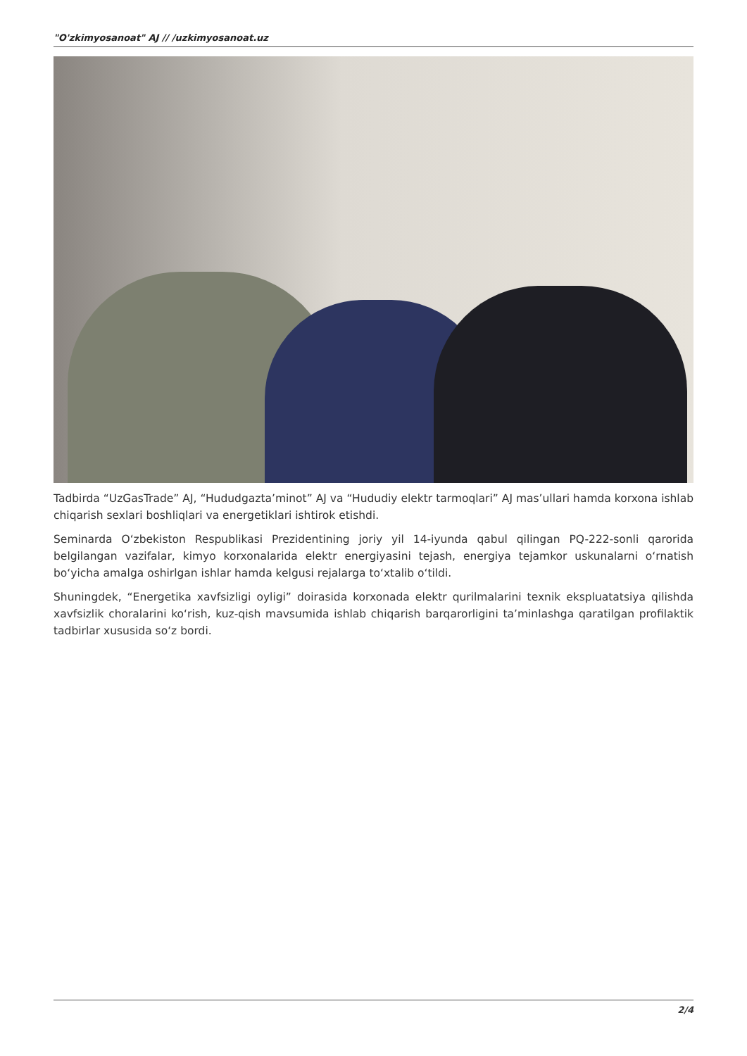"O'zkimyosanoat" AJ // /uzkimyosanoat.uz
Tadbirda “UzGasTrade” AJ, “Hududgazta’minot” AJ va “Hududiy elektr tarmoqlari” AJ mas’ullari hamda korxona ishlab chiqarish sexlari boshliqlari va energetiklari ishtirok etishdi.
Seminarda O‘zbekiston Respublikasi Prezidentining joriy yil 14-iyunda qabul qilingan PQ-222-sonli qarorida belgilangan vazifalar, kimyo korxonalarida elektr energiyasini tejash, energiya tejamkor uskunalarni o‘rnatish bo‘yicha amalga oshirlgan ishlar hamda kelgusi rejalarga to‘xtalib o‘tildi.
Shuningdek, “Energetika xavfsizligi oyligi” doirasida korxonada elektr qurilmalarini texnik ekspluatatsiya qilishda xavfsizlik choralarini ko‘rish, kuz-qish mavsumida ishlab chiqarish barqarorligini ta’minlashga qaratilgan profilaktik tadbirlar xususida so‘z bordi.
2/4